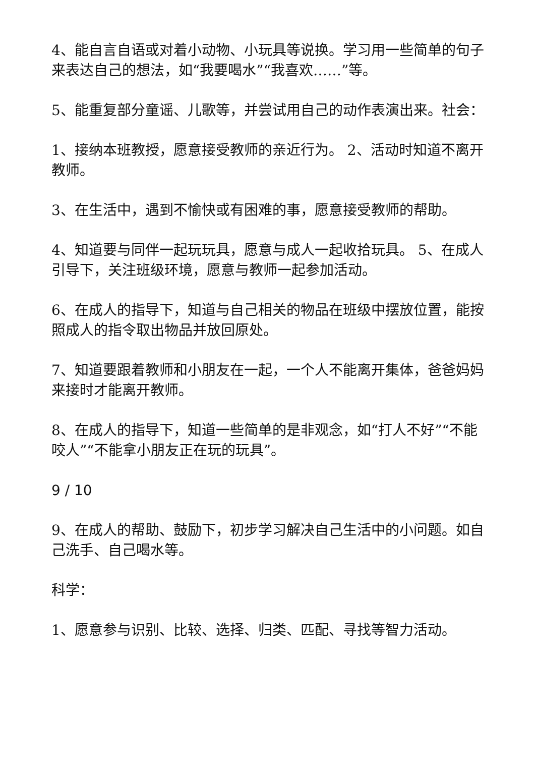4、能自言自语或对着小动物、小玩具等说换。学习用一些简单的句子来表达自己的想法，如“我要喝水”“我喜欢……”等。
5、能重复部分童谣、儿歌等，并尝试用自己的动作表演出来。社会：
1、接纳本班教授，愿意接受教师的亲近行为。 2、活动时知道不离开教师。
3、在生活中，遇到不愉快或有困难的事，愿意接受教师的帮助。
4、知道要与同伴一起玩玩具，愿意与成人一起收拾玩具。 5、在成人引导下，关注班级环境，愿意与教师一起参加活动。
6、在成人的指导下，知道与自己相关的物品在班级中摆放位置，能按照成人的指令取出物品并放回原处。
7、知道要跟着教师和小朋友在一起，一个人不能离开集体，爸爸妈妈来接时才能离开教师。
8、在成人的指导下，知道一些简单的是非观念，如“打人不好”“不能咬人”“不能拿小朋友正在玩的玩具”。
9 / 10
9、在成人的帮助、鼓励下，初步学习解决自己生活中的小问题。如自己洗手、自己喝水等。
科学：
1、愿意参与识别、比较、选择、归类、匹配、寻找等智力活动。